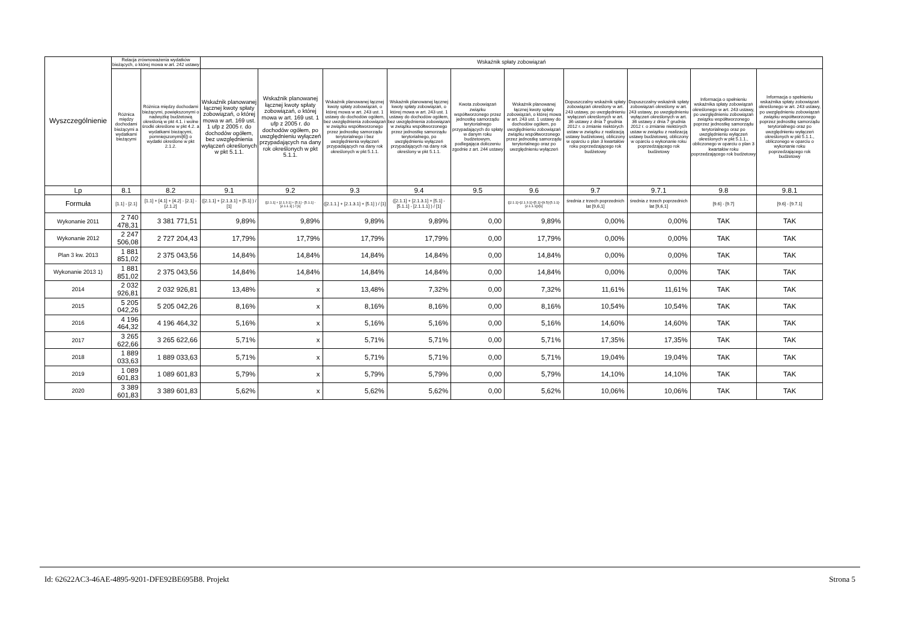| Wyszczególnienie | Relacja zrównoważenia wydatków bieżących, o której mowa w art. 242 ustawy | | Wskaźnik spłaty zobowiązań | | | | | | | | | |
| --- | --- | --- | --- | --- | --- | --- | --- | --- | --- | --- | --- | --- |
| | Różnica między dochodami bieżącymi a wydatkami bieżącymi | Różnica między dochodami bieżącymi, powiększonymi o nadwyżkę budżetową określoną w pkt 4.1. i wolne środki określone w pkt 4.2. a wydatkami bieżącymi, pomniejszonymi[6]) o wydatki określone w pkt 2.1.2. | Wskaźnik planowanej łącznej kwoty spłaty zobowiązań, o której mowa w art. 169 ust. 1 ufp z 2005 r. do dochodów ogółem, bez uwzględnienia wyłączeń określonych w pkt 5.1.1. | Wskaźnik planowanej łącznej kwoty spłaty zobowiązań, o której mowa w art. 169 ust. 1 ufp z 2005 r. do dochodów ogółem, po uwzględnieniu wyłączeń przypadających na dany rok określonych w pkt 5.1.1. | Wskaźnik planowanej łącznej kwoty spłaty zobowiązań, o której mowa w art. 243 ust. 1 ustawy do dochodów ogółem, bez uwzględnienia zobowiązań w związku współtworzonego przez jednostkę samorządu terytorialnego i bez uwzględnienia wyłączeń przypadających na dany rok określonych w pkt 5.1.1. | Wskaźnik planowanej łącznej kwoty spłaty zobowiązań, o której mowa w art. 243 ust. 1 ustawy do dochodów ogółem, bez uwzględnienia zobowiązań w związku współtworzonego przez jednostkę samorządu terytorialnego, po uwzględnieniu wyłączeń przypadających na dany rok określony w pkt 5.1.1. | Kwota zobowiązań związku współtworzonego przez jednostkę samorządu terytorialnego przypadających do spłaty w danym roku budżetowym, podlegająca doliczeniu zgodnie z art. 244 ustawy | Wskaźnik planowanej łącznej kwoty spłaty zobowiązań, o której mowa w art. 243 ust. 1 ustawy do dochodów ogółem, po uwzględnieniu zobowiązań związku współtworzonego przez jednostkę samorządu terytorialnego oraz po uwzględnieniu wyłączeń | Dopuszczalny wskaźnik spłaty zobowiązań określony w art. 243 ustawy, po uwzględnieniu wyłączeń określonych w art. 36 ustawy z dnia 7 grudnia 2012 r. o zmianie niektórych ustaw w związku z realizacją ustawy budżetowej, obliczony w oparciu o plan 3 kwartałów roku poprzedzającego rok budżetowy | Dopuszczalny wskaźnik spłaty zobowiązań określony w art. 243 ustawy, po uwzględnieniu wyłączeń określonych w art. 36 ustawy z dnia 7 grudnia 2012 r. o zmianie niektórych ustaw w związku z realizacją ustawy budżetowej, obliczony w oparciu o wykonanie roku poprzedzającego rok budżetowy | Informacja o spełnieniu wskaźnika spłaty zobowiązań określonego w art. 243 ustawy, po uwzględnieniu zobowiązań związku współtworzonego poprzez jednostkę samorządu terytorialnego oraz po uwzględnieniu wyłączeń określonych w pkt 5.1.1., obliczonego w oparciu o plan 3 kwartałów roku poprzedzającego rok budżetowy | Informacja o spełnieniu wskaźnika spłaty zobowiązań określonego w art. 243 ustawy, po uwzględnieniu zobowiązań związku współtworzonego poprzez jednostkę samorządu terytorialnego oraz po uwzględnieniu wyłączeń określonych w pkt 5.1.1., obliczonego w oparciu o wykonanie roku poprzedzającego rok budżetowy |
| Lp | 8.1 | 8.2 | 9.1 | 9.2 | 9.3 | 9.4 | 9.5 | 9.6 | 9.7 | 9.7.1 | 9.8 | 9.8.1 |
| Formuła | [1.1] - [2.1] | [1.1] + [4.1] + [4.2] - [2.1] - [2.1.2] | ([2.1.1] + [2.1.3.1] + [5.1] ) / [1] | ([2.1.1] + [2.1.3.1] + [5.1] - [5.1.1] - [2.1.1.1] ) / [1] | ([2.1.1.] + [2.1.3.1] + [5.1] ) / [1] | ([2.1.1] + [2.1.3.1] + [5.1] - [5.1.1] - [2.1.1.1] ) / [1] | | ([2.1.1]+[2.1.3.1]+[5.1]+[9.5]-[5.1.1]-[2.1.1.1])/[1] | średnia z trzech poprzednich lat [9,6,1] | średnia z trzech poprzednich lat [9,6,1] | [9.6] - [9.7] | [9.6] - [9.7.1] |
| Wykonanie 2011 | 2 740 478,31 | 3 381 771,51 | 9,89% | 9,89% | 9,89% | 9,89% | 0,00 | 9,89% | 0,00% | 0,00% | TAK | TAK |
| Wykonanie 2012 | 2 247 506,08 | 2 727 204,43 | 17,79% | 17,79% | 17,79% | 17,79% | 0,00 | 17,79% | 0,00% | 0,00% | TAK | TAK |
| Plan 3 kw. 2013 | 1 881 851,02 | 2 375 043,56 | 14,84% | 14,84% | 14,84% | 14,84% | 0,00 | 14,84% | 0,00% | 0,00% | TAK | TAK |
| Wykonanie 2013 1) | 1 881 851,02 | 2 375 043,56 | 14,84% | 14,84% | 14,84% | 14,84% | 0,00 | 14,84% | 0,00% | 0,00% | TAK | TAK |
| 2014 | 2 032 926,81 | 2 032 926,81 | 13,48% | x | 13,48% | 7,32% | 0,00 | 7,32% | 11,61% | 11,61% | TAK | TAK |
| 2015 | 5 205 042,26 | 5 205 042,26 | 8,16% | x | 8,16% | 8,16% | 0,00 | 8,16% | 10,54% | 10,54% | TAK | TAK |
| 2016 | 4 196 464,32 | 4 196 464,32 | 5,16% | x | 5,16% | 5,16% | 0,00 | 5,16% | 14,60% | 14,60% | TAK | TAK |
| 2017 | 3 265 622,66 | 3 265 622,66 | 5,71% | x | 5,71% | 5,71% | 0,00 | 5,71% | 17,35% | 17,35% | TAK | TAK |
| 2018 | 1 889 033,63 | 1 889 033,63 | 5,71% | x | 5,71% | 5,71% | 0,00 | 5,71% | 19,04% | 19,04% | TAK | TAK |
| 2019 | 1 089 601,83 | 1 089 601,83 | 5,79% | x | 5,79% | 5,79% | 0,00 | 5,79% | 14,10% | 14,10% | TAK | TAK |
| 2020 | 3 389 601,83 | 3 389 601,83 | 5,62% | x | 5,62% | 5,62% | 0,00 | 5,62% | 10,06% | 10,06% | TAK | TAK |
Id: 62622AC3-46AE-4895-9201-DFE92BE695B8. Projekt Strona 5